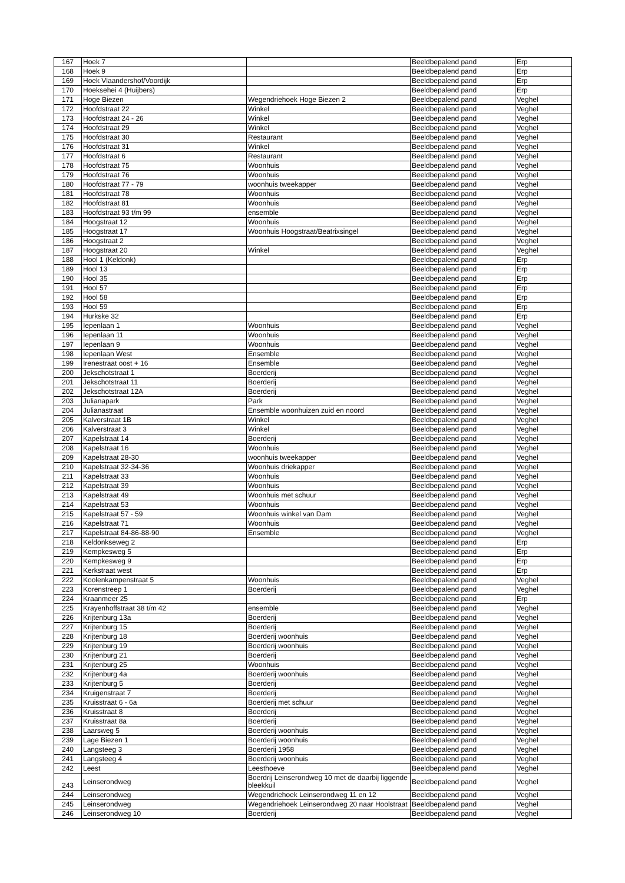| 167 | Hoek 7 | | Beeldbepalend pand | Erp |
| 168 | Hoek 9 | | Beeldbepalend pand | Erp |
| 169 | Hoek Vlaandershof/Voordijk | | Beeldbepalend pand | Erp |
| 170 | Hoeksehei 4 (Huijbers) | | Beeldbepalend pand | Erp |
| 171 | Hoge Biezen | Wegendriehoek Hoge Biezen 2 | Beeldbepalend pand | Veghel |
| 172 | Hoofdstraat 22 | Winkel | Beeldbepalend pand | Veghel |
| 173 | Hoofdstraat 24 - 26 | Winkel | Beeldbepalend pand | Veghel |
| 174 | Hoofdstraat 29 | Winkel | Beeldbepalend pand | Veghel |
| 175 | Hoofdstraat 30 | Restaurant | Beeldbepalend pand | Veghel |
| 176 | Hoofdstraat 31 | Winkel | Beeldbepalend pand | Veghel |
| 177 | Hoofdstraat 6 | Restaurant | Beeldbepalend pand | Veghel |
| 178 | Hoofdstraat 75 | Woonhuis | Beeldbepalend pand | Veghel |
| 179 | Hoofdstraat 76 | Woonhuis | Beeldbepalend pand | Veghel |
| 180 | Hoofdstraat 77 - 79 | woonhuis tweekapper | Beeldbepalend pand | Veghel |
| 181 | Hoofdstraat 78 | Woonhuis | Beeldbepalend pand | Veghel |
| 182 | Hoofdstraat 81 | Woonhuis | Beeldbepalend pand | Veghel |
| 183 | Hoofdstraat 93 t/m 99 | ensemble | Beeldbepalend pand | Veghel |
| 184 | Hoogstraat 12 | Woonhuis | Beeldbepalend pand | Veghel |
| 185 | Hoogstraat 17 | Woonhuis Hoogstraat/Beatrixsingel | Beeldbepalend pand | Veghel |
| 186 | Hoogstraat 2 | | Beeldbepalend pand | Veghel |
| 187 | Hoogstraat 20 | Winkel | Beeldbepalend pand | Veghel |
| 188 | Hool 1 (Keldonk) | | Beeldbepalend pand | Erp |
| 189 | Hool 13 | | Beeldbepalend pand | Erp |
| 190 | Hool 35 | | Beeldbepalend pand | Erp |
| 191 | Hool 57 | | Beeldbepalend pand | Erp |
| 192 | Hool 58 | | Beeldbepalend pand | Erp |
| 193 | Hool 59 | | Beeldbepalend pand | Erp |
| 194 | Hurkske 32 | | Beeldbepalend pand | Erp |
| 195 | Iepenlaan 1 | Woonhuis | Beeldbepalend pand | Veghel |
| 196 | Iepenlaan 11 | Woonhuis | Beeldbepalend pand | Veghel |
| 197 | Iepenlaan 9 | Woonhuis | Beeldbepalend pand | Veghel |
| 198 | Iepenlaan West | Ensemble | Beeldbepalend pand | Veghel |
| 199 | Irenestraat oost + 16 | Ensemble | Beeldbepalend pand | Veghel |
| 200 | Jekschotstraat 1 | Boerderij | Beeldbepalend pand | Veghel |
| 201 | Jekschotstraat 11 | Boerderij | Beeldbepalend pand | Veghel |
| 202 | Jekschotstraat 12A | Boerderij | Beeldbepalend pand | Veghel |
| 203 | Julianapark | Park | Beeldbepalend pand | Veghel |
| 204 | Julianastraat | Ensemble woonhuizen zuid en noord | Beeldbepalend pand | Veghel |
| 205 | Kalverstraat 1B | Winkel | Beeldbepalend pand | Veghel |
| 206 | Kalverstraat 3 | Winkel | Beeldbepalend pand | Veghel |
| 207 | Kapelstraat 14 | Boerderij | Beeldbepalend pand | Veghel |
| 208 | Kapelstraat 16 | Woonhuis | Beeldbepalend pand | Veghel |
| 209 | Kapelstraat 28-30 | woonhuis tweekapper | Beeldbepalend pand | Veghel |
| 210 | Kapelstraat 32-34-36 | Woonhuis driekapper | Beeldbepalend pand | Veghel |
| 211 | Kapelstraat 33 | Woonhuis | Beeldbepalend pand | Veghel |
| 212 | Kapelstraat 39 | Woonhuis | Beeldbepalend pand | Veghel |
| 213 | Kapelstraat 49 | Woonhuis met schuur | Beeldbepalend pand | Veghel |
| 214 | Kapelstraat 53 | Woonhuis | Beeldbepalend pand | Veghel |
| 215 | Kapelstraat 57 - 59 | Woonhuis winkel van Dam | Beeldbepalend pand | Veghel |
| 216 | Kapelstraat 71 | Woonhuis | Beeldbepalend pand | Veghel |
| 217 | Kapelstraat 84-86-88-90 | Ensemble | Beeldbepalend pand | Veghel |
| 218 | Keldonkseweg 2 | | Beeldbepalend pand | Erp |
| 219 | Kempkesweg 5 | | Beeldbepalend pand | Erp |
| 220 | Kempkesweg 9 | | Beeldbepalend pand | Erp |
| 221 | Kerkstraat west | | Beeldbepalend pand | Erp |
| 222 | Koolenkampenstraat 5 | Woonhuis | Beeldbepalend pand | Veghel |
| 223 | Korenstreep 1 | Boerderij | Beeldbepalend pand | Veghel |
| 224 | Kraanmeer 25 | | Beeldbepalend pand | Erp |
| 225 | Krayenhoffstraat 38 t/m 42 | ensemble | Beeldbepalend pand | Veghel |
| 226 | Krijtenburg 13a | Boerderij | Beeldbepalend pand | Veghel |
| 227 | Krijtenburg 15 | Boerderij | Beeldbepalend pand | Veghel |
| 228 | Krijtenburg 18 | Boerderij woonhuis | Beeldbepalend pand | Veghel |
| 229 | Krijtenburg 19 | Boerderij woonhuis | Beeldbepalend pand | Veghel |
| 230 | Krijtenburg 21 | Boerderij | Beeldbepalend pand | Veghel |
| 231 | Krijtenburg 25 | Woonhuis | Beeldbepalend pand | Veghel |
| 232 | Krijtenburg 4a | Boerderij woonhuis | Beeldbepalend pand | Veghel |
| 233 | Krijtenburg 5 | Boerderij | Beeldbepalend pand | Veghel |
| 234 | Kruigenstraat 7 | Boerderij | Beeldbepalend pand | Veghel |
| 235 | Kruisstraat 6 - 6a | Boerderij met schuur | Beeldbepalend pand | Veghel |
| 236 | Kruisstraat 8 | Boerderij | Beeldbepalend pand | Veghel |
| 237 | Kruisstraat 8a | Boerderij | Beeldbepalend pand | Veghel |
| 238 | Laarsweg 5 | Boerderij woonhuis | Beeldbepalend pand | Veghel |
| 239 | Lage Biezen 1 | Boerderij woonhuis | Beeldbepalend pand | Veghel |
| 240 | Langsteeg 3 | Boerderij 1958 | Beeldbepalend pand | Veghel |
| 241 | Langsteeg 4 | Boerderij woonhuis | Beeldbepalend pand | Veghel |
| 242 | Leest | Leesthoeve | Beeldbepalend pand | Veghel |
| 243 | Leinserondweg | Boerdrij Leinserondweg 10 met de daarbij liggende bleekkuil | Beeldbepalend pand | Veghel |
| 244 | Leinserondweg | Wegendriehoek Leinserondweg 11 en 12 | Beeldbepalend pand | Veghel |
| 245 | Leinserondweg | Wegendriehoek Leinserondweg 20 naar Hoolstraat | Beeldbepalend pand | Veghel |
| 246 | Leinserondweg 10 | Boerderij | Beeldbepalend pand | Veghel |